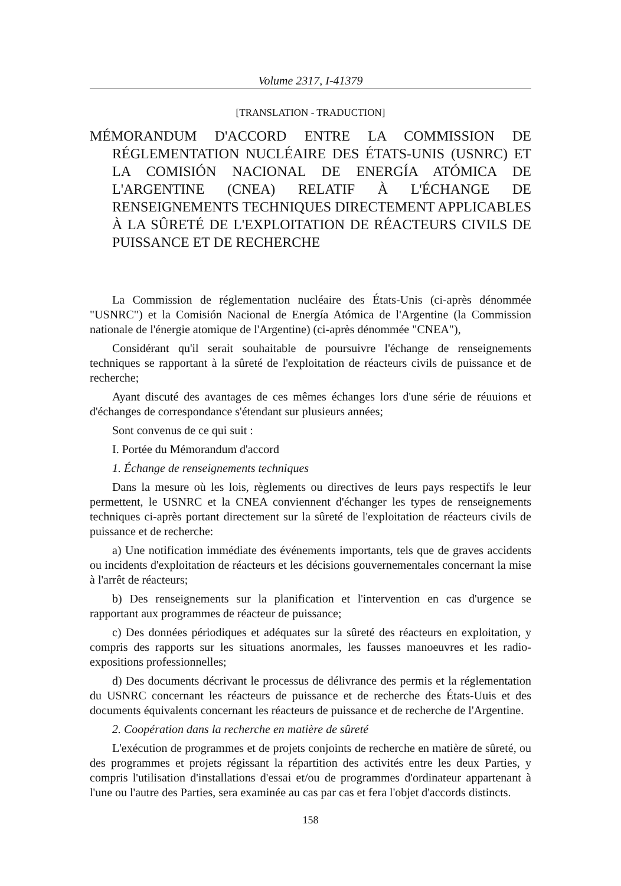Volume 2317, I-41379
[TRANSLATION - TRADUCTION]
MÉMORANDUM D'ACCORD ENTRE LA COMMISSION DE RÉGLEMENTATION NUCLÉAIRE DES ÉTATS-UNIS (USNRC) ET LA COMISIÓN NACIONAL DE ENERGÍA ATÓMICA DE L'ARGENTINE (CNEA) RELATIF À L'ÉCHANGE DE RENSEIGNEMENTS TECHNIQUES DIRECTEMENT APPLICABLES À LA SÛRETÉ DE L'EXPLOITATION DE RÉACTEURS CIVILS DE PUISSANCE ET DE RECHERCHE
La Commission de réglementation nucléaire des États-Unis (ci-après dénommée "USNRC") et la Comisión Nacional de Energía Atómica de l'Argentine (la Commission nationale de l'énergie atomique de l'Argentine) (ci-après dénommée "CNEA"),
Considérant qu'il serait souhaitable de poursuivre l'échange de renseignements techniques se rapportant à la sûreté de l'exploitation de réacteurs civils de puissance et de recherche;
Ayant discuté des avantages de ces mêmes échanges lors d'une série de réuuions et d'échanges de correspondance s'étendant sur plusieurs années;
Sont convenus de ce qui suit :
I. Portée du Mémorandum d'accord
1. Échange de renseignements techniques
Dans la mesure où les lois, règlements ou directives de leurs pays respectifs le leur permettent, le USNRC et la CNEA conviennent d'échanger les types de renseignements techniques ci-après portant directement sur la sûreté de l'exploitation de réacteurs civils de puissance et de recherche:
a) Une notification immédiate des événements importants, tels que de graves accidents ou incidents d'exploitation de réacteurs et les décisions gouvernementales concernant la mise à l'arrêt de réacteurs;
b) Des renseignements sur la planification et l'intervention en cas d'urgence se rapportant aux programmes de réacteur de puissance;
c) Des données périodiques et adéquates sur la sûreté des réacteurs en exploitation, y compris des rapports sur les situations anormales, les fausses manoeuvres et les radio-expositions professionnelles;
d) Des documents décrivant le processus de délivrance des permis et la réglementation du USNRC concernant les réacteurs de puissance et de recherche des États-Uuis et des documents équivalents concernant les réacteurs de puissance et de recherche de l'Argentine.
2. Coopération dans la recherche en matière de sûreté
L'exécution de programmes et de projets conjoints de recherche en matière de sûreté, ou des programmes et projets régissant la répartition des activités entre les deux Parties, y compris l'utilisation d'installations d'essai et/ou de programmes d'ordinateur appartenant à l'une ou l'autre des Parties, sera examinée au cas par cas et fera l'objet d'accords distincts.
158